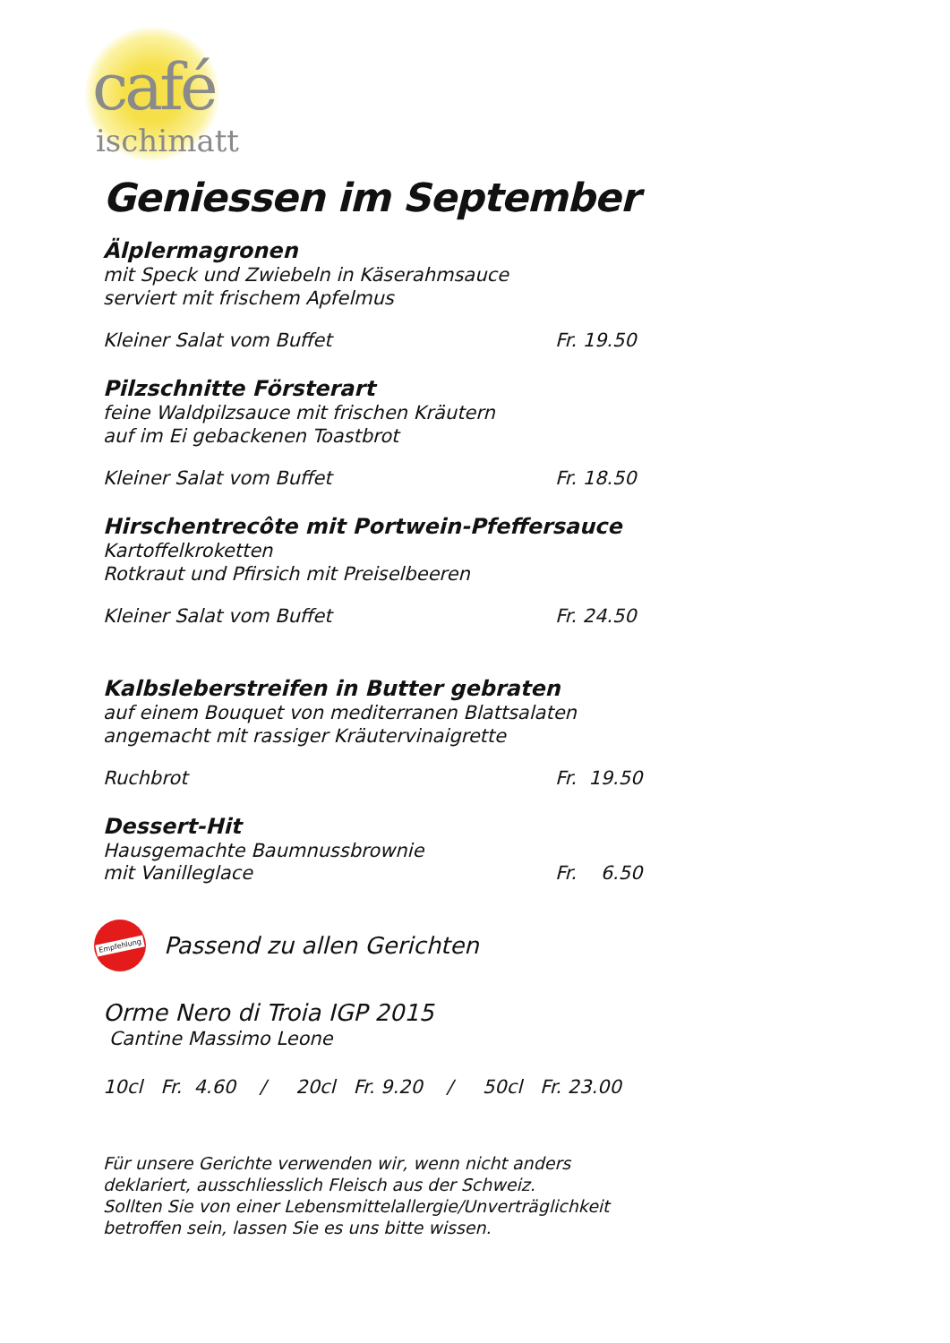café
ischimatt
Geniessen im September
Älplermagronen
mit Speck und Zwiebeln in Käserahmsauce
serviert mit frischem Apfelmus
Kleiner Salat vom Buffet Fr. 19.50
Pilzschnitte Försterart
feine Waldpilzsauce mit frischen Kräutern
auf im Ei gebackenen Toastbrot
Kleiner Salat vom Buffet Fr. 18.50
Hirschentrecôte mit Portwein-Pfeffersauce
Kartoffelkroketten
Rotkraut und Pfirsich mit Preiselbeeren
Kleiner Salat vom Buffet Fr. 24.50
Kalbsleberstreifen in Butter gebraten
auf einem Bouquet von mediterranen Blattsalaten
angemacht mit rassiger Kräutervinaigrette
Ruchbrot Fr. 19.50
Dessert-Hit
Hausgemachte Baumnussbrownie
mit Vanilleglace Fr. 6.50
Empfehlung
Passend zu allen Gerichten
Orme Nero di Troia IGP 2015
Cantine Massimo Leone
10cl Fr. 4.60 / 20cl Fr. 9.20 / 50cl Fr. 23.00
Für unsere Gerichte verwenden wir, wenn nicht anders
deklariert, ausschliesslich Fleisch aus der Schweiz.
Sollten Sie von einer Lebensmittelallergie/Unverträglichkeit
betroffen sein, lassen Sie es uns bitte wissen.